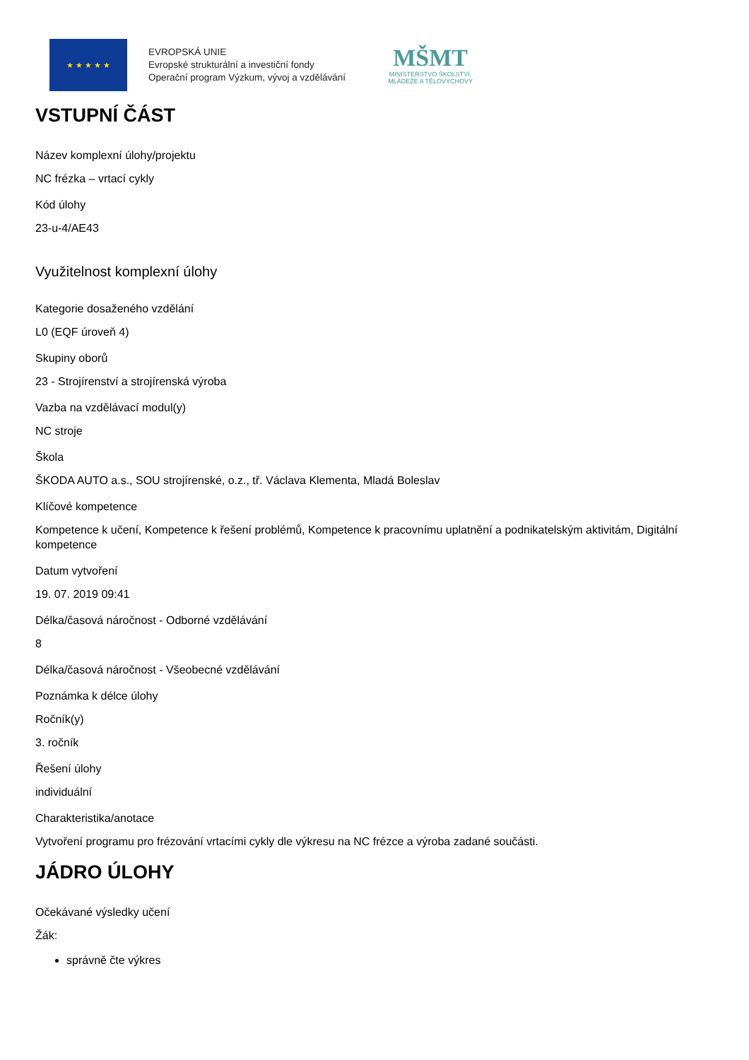★ ★ ★ ★ ★
EVROPSKÁ UNIE
Evropské strukturální a investiční fondy
Operační program Výzkum, vývoj a vzdělávání
MŠMT
MINISTERSTVO ŠKOLSTVÍ,
MLÁDEŽE A TĚLOVÝCHOVY
VSTUPNÍ ČÁST
Název komplexní úlohy/projektu
NC frézka – vrtací cykly
Kód úlohy
23-u-4/AE43
Využitelnost komplexní úlohy
Kategorie dosaženého vzdělání
L0 (EQF úroveň 4)
Skupiny oborů
23 - Strojírenství a strojírenská výroba
Vazba na vzdělávací modul(y)
NC stroje
Škola
ŠKODA AUTO a.s., SOU strojírenské, o.z., tř. Václava Klementa, Mladá Boleslav
Klíčové kompetence
Kompetence k učení, Kompetence k řešení problémů, Kompetence k pracovnímu uplatnění a podnikatelským aktivitám, Digitální kompetence
Datum vytvoření
19. 07. 2019 09:41
Délka/časová náročnost - Odborné vzdělávání
8
Délka/časová náročnost - Všeobecné vzdělávání
Poznámka k délce úlohy
Ročník(y)
3. ročník
Řešení úlohy
individuální
Charakteristika/anotace
Vytvoření programu pro frézování vrtacími cykly dle výkresu na NC frézce a výroba zadané součásti.
JÁDRO ÚLOHY
Očekávané výsledky učení
Žák:
správně čte výkres